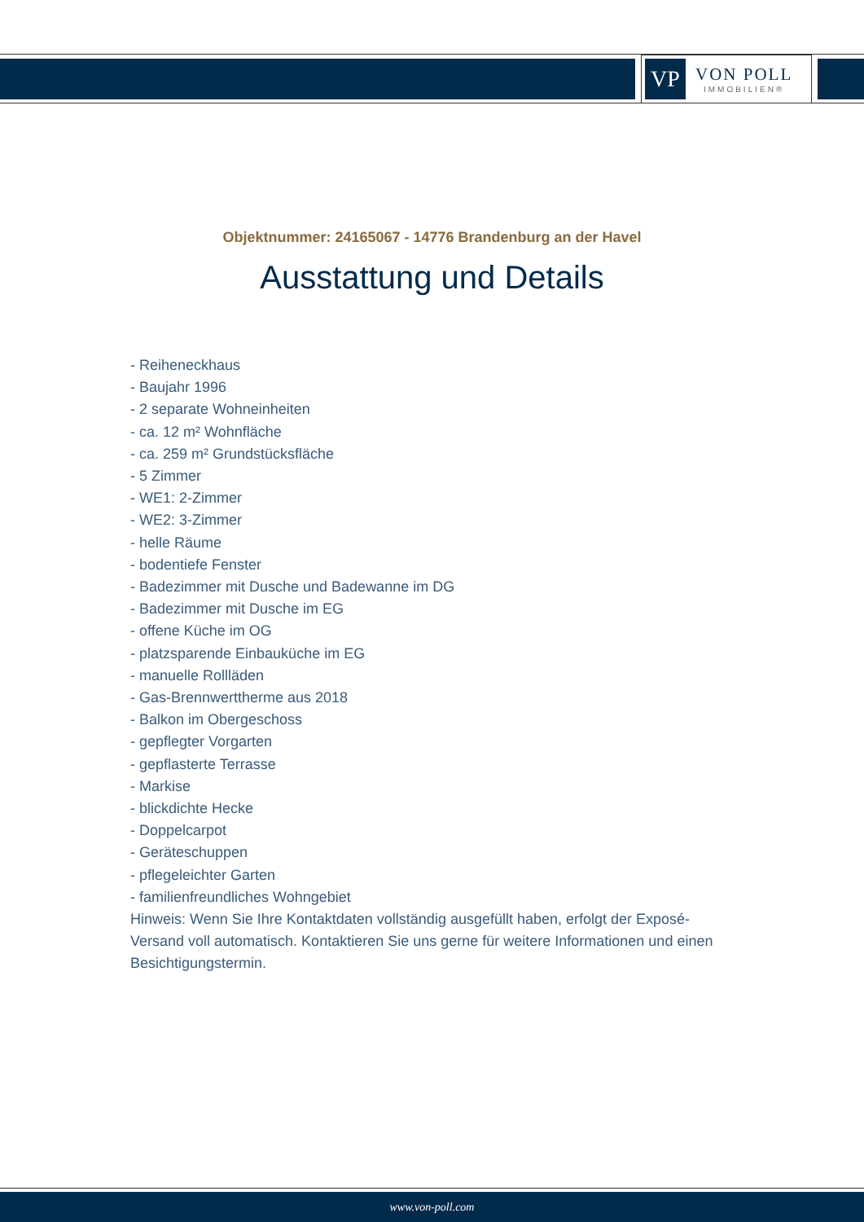VP
VON POLL
IMMOBILIEN®
Objektnummer: 24165067 - 14776 Brandenburg an der Havel
Ausstattung und Details
- Reiheneckhaus
- Baujahr 1996
- 2 separate Wohneinheiten
- ca. 12 m² Wohnfläche
- ca. 259 m² Grundstücksfläche
- 5 Zimmer
- WE1: 2-Zimmer
- WE2: 3-Zimmer
- helle Räume
- bodentiefe Fenster
- Badezimmer mit Dusche und Badewanne im DG
- Badezimmer mit Dusche im EG
- offene Küche im OG
- platzsparende Einbauküche im EG
- manuelle Rollläden
- Gas-Brennwerttherme aus 2018
- Balkon im Obergeschoss
- gepflegter Vorgarten
- gepflasterte Terrasse
- Markise
- blickdichte Hecke
- Doppelcarpot
- Geräteschuppen
- pflegeleichter Garten
- familienfreundliches Wohngebiet
Hinweis: Wenn Sie Ihre Kontaktdaten vollständig ausgefüllt haben, erfolgt der Exposé-Versand voll automatisch. Kontaktieren Sie uns gerne für weitere Informationen und einen Besichtigungstermin.
www.von-poll.com